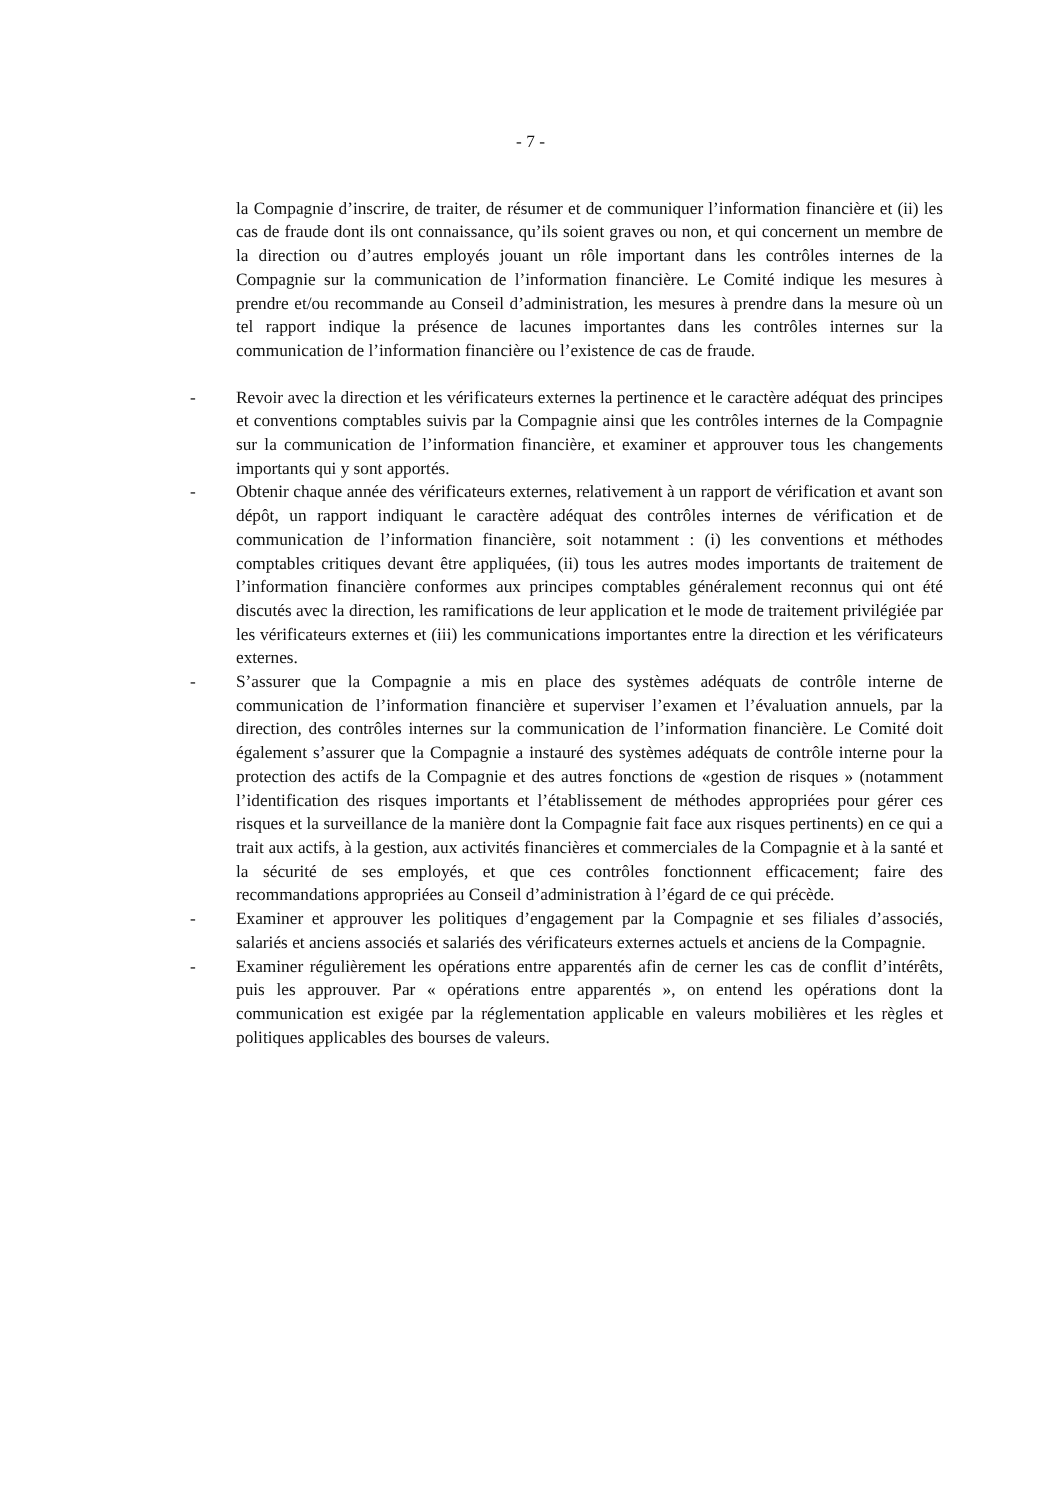- 7 -
la Compagnie d’inscrire, de traiter, de résumer et de communiquer l’information financière et (ii) les cas de fraude dont ils ont connaissance, qu’ils soient graves ou non, et qui concernent un membre de la direction ou d’autres employés jouant un rôle important dans les contrôles internes de la Compagnie sur la communication de l’information financière. Le Comité indique les mesures à prendre et/ou recommande au Conseil d’administration, les mesures à prendre dans la mesure où un tel rapport indique la présence de lacunes importantes dans les contrôles internes sur la communication de l’information financière ou l’existence de cas de fraude.
- Revoir avec la direction et les vérificateurs externes la pertinence et le caractère adéquat des principes et conventions comptables suivis par la Compagnie ainsi que les contrôles internes de la Compagnie sur la communication de l’information financière, et examiner et approuver tous les changements importants qui y sont apportés.
- Obtenir chaque année des vérificateurs externes, relativement à un rapport de vérification et avant son dépôt, un rapport indiquant le caractère adéquat des contrôles internes de vérification et de communication de l’information financière, soit notamment : (i) les conventions et méthodes comptables critiques devant être appliquées, (ii) tous les autres modes importants de traitement de l’information financière conformes aux principes comptables généralement reconnus qui ont été discutés avec la direction, les ramifications de leur application et le mode de traitement privilégiée par les vérificateurs externes et (iii) les communications importantes entre la direction et les vérificateurs externes.
- S’assurer que la Compagnie a mis en place des systèmes adéquats de contrôle interne de communication de l’information financière et superviser l’examen et l’évaluation annuels, par la direction, des contrôles internes sur la communication de l’information financière. Le Comité doit également s’assurer que la Compagnie a instauré des systèmes adéquats de contrôle interne pour la protection des actifs de la Compagnie et des autres fonctions de «gestion de risques » (notamment l’identification des risques importants et l’établissement de méthodes appropriées pour gérer ces risques et la surveillance de la manière dont la Compagnie fait face aux risques pertinents) en ce qui a trait aux actifs, à la gestion, aux activités financières et commerciales de la Compagnie et à la santé et la sécurité de ses employés, et que ces contrôles fonctionnent efficacement; faire des recommandations appropriées au Conseil d’administration à l’égard de ce qui précède.
- Examiner et approuver les politiques d’engagement par la Compagnie et ses filiales d’associés, salariés et anciens associés et salariés des vérificateurs externes actuels et anciens de la Compagnie.
- Examiner régulièrement les opérations entre apparentés afin de cerner les cas de conflit d’intérêts, puis les approuver. Par « opérations entre apparentés », on entend les opérations dont la communication est exigée par la réglementation applicable en valeurs mobilières et les règles et politiques applicables des bourses de valeurs.